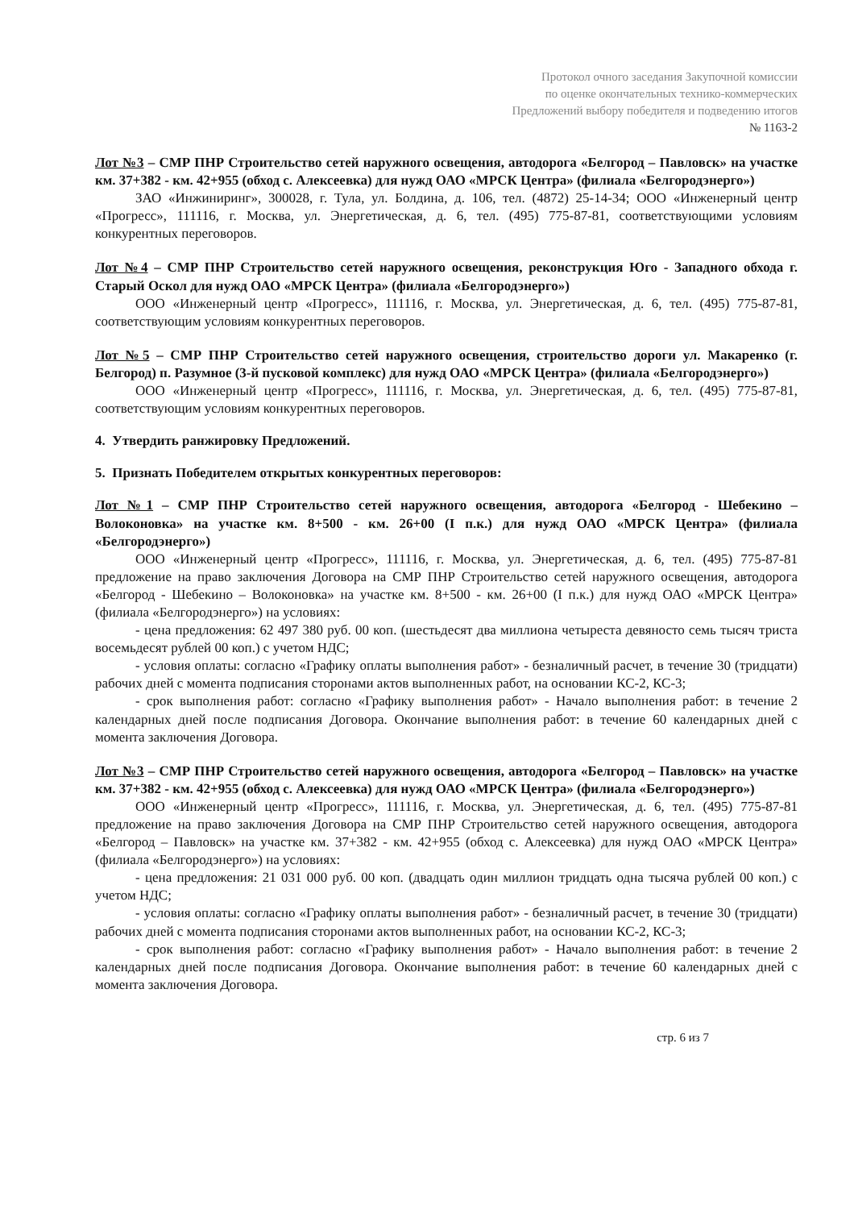Протокол очного заседания Закупочной комиссии
по оценке окончательных технико-коммерческих
Предложений выбору победителя и подведению итогов
№ 1163-2
Лот №3 – СМР ПНР Строительство сетей наружного освещения, автодорога «Белгород – Павловск» на участке км. 37+382 - км. 42+955 (обход с. Алексеевка) для нужд ОАО «МРСК Центра» (филиала «Белгородэнерго»)
ЗАО «Инжиниринг», 300028, г. Тула, ул. Болдина, д. 106, тел. (4872) 25-14-34; ООО «Инженерный центр «Прогресс», 111116, г. Москва, ул. Энергетическая, д. 6, тел. (495) 775-87-81, соответствующими условиям конкурентных переговоров.
Лот №4 – СМР ПНР Строительство сетей наружного освещения, реконструкция Юго - Западного обхода г. Старый Оскол для нужд ОАО «МРСК Центра» (филиала «Белгородэнерго»)
ООО «Инженерный центр «Прогресс», 111116, г. Москва, ул. Энергетическая, д. 6, тел. (495) 775-87-81, соответствующим условиям конкурентных переговоров.
Лот №5 – СМР ПНР Строительство сетей наружного освещения, строительство дороги ул. Макаренко (г. Белгород) п. Разумное (3-й пусковой комплекс) для нужд ОАО «МРСК Центра» (филиала «Белгородэнерго»)
ООО «Инженерный центр «Прогресс», 111116, г. Москва, ул. Энергетическая, д. 6, тел. (495) 775-87-81, соответствующим условиям конкурентных переговоров.
4. Утвердить ранжировку Предложений.
5. Признать Победителем открытых конкурентных переговоров:
Лот №1 – СМР ПНР Строительство сетей наружного освещения, автодорога «Белгород - Шебекино – Волоконовка» на участке км. 8+500 - км. 26+00 (I п.к.) для нужд ОАО «МРСК Центра» (филиала «Белгородэнерго»)
ООО «Инженерный центр «Прогресс», 111116, г. Москва, ул. Энергетическая, д. 6, тел. (495) 775-87-81 предложение на право заключения Договора на СМР ПНР Строительство сетей наружного освещения, автодорога «Белгород - Шебекино – Волоконовка» на участке км. 8+500 - км. 26+00 (I п.к.) для нужд ОАО «МРСК Центра» (филиала «Белгородэнерго») на условиях:
- цена предложения: 62 497 380 руб. 00 коп. (шестьдесят два миллиона четыреста девяносто семь тысяч триста восемьдесят рублей 00 коп.) с учетом НДС;
- условия оплаты: согласно «Графику оплаты выполнения работ» - безналичный расчет, в течение 30 (тридцати) рабочих дней с момента подписания сторонами актов выполненных работ, на основании КС-2, КС-3;
- срок выполнения работ: согласно «Графику выполнения работ» - Начало выполнения работ: в течение 2 календарных дней после подписания Договора. Окончание выполнения работ: в течение 60 календарных дней с момента заключения Договора.
Лот №3 – СМР ПНР Строительство сетей наружного освещения, автодорога «Белгород – Павловск» на участке км. 37+382 - км. 42+955 (обход с. Алексеевка) для нужд ОАО «МРСК Центра» (филиала «Белгородэнерго»)
ООО «Инженерный центр «Прогресс», 111116, г. Москва, ул. Энергетическая, д. 6, тел. (495) 775-87-81 предложение на право заключения Договора на СМР ПНР Строительство сетей наружного освещения, автодорога «Белгород – Павловск» на участке км. 37+382 - км. 42+955 (обход с. Алексеевка) для нужд ОАО «МРСК Центра» (филиала «Белгородэнерго») на условиях:
- цена предложения: 21 031 000 руб. 00 коп. (двадцать один миллион тридцать одна тысяча рублей 00 коп.) с учетом НДС;
- условия оплаты: согласно «Графику оплаты выполнения работ» - безналичный расчет, в течение 30 (тридцати) рабочих дней с момента подписания сторонами актов выполненных работ, на основании КС-2, КС-3;
- срок выполнения работ: согласно «Графику выполнения работ» - Начало выполнения работ: в течение 2 календарных дней после подписания Договора. Окончание выполнения работ: в течение 60 календарных дней с момента заключения Договора.
стр. 6 из 7